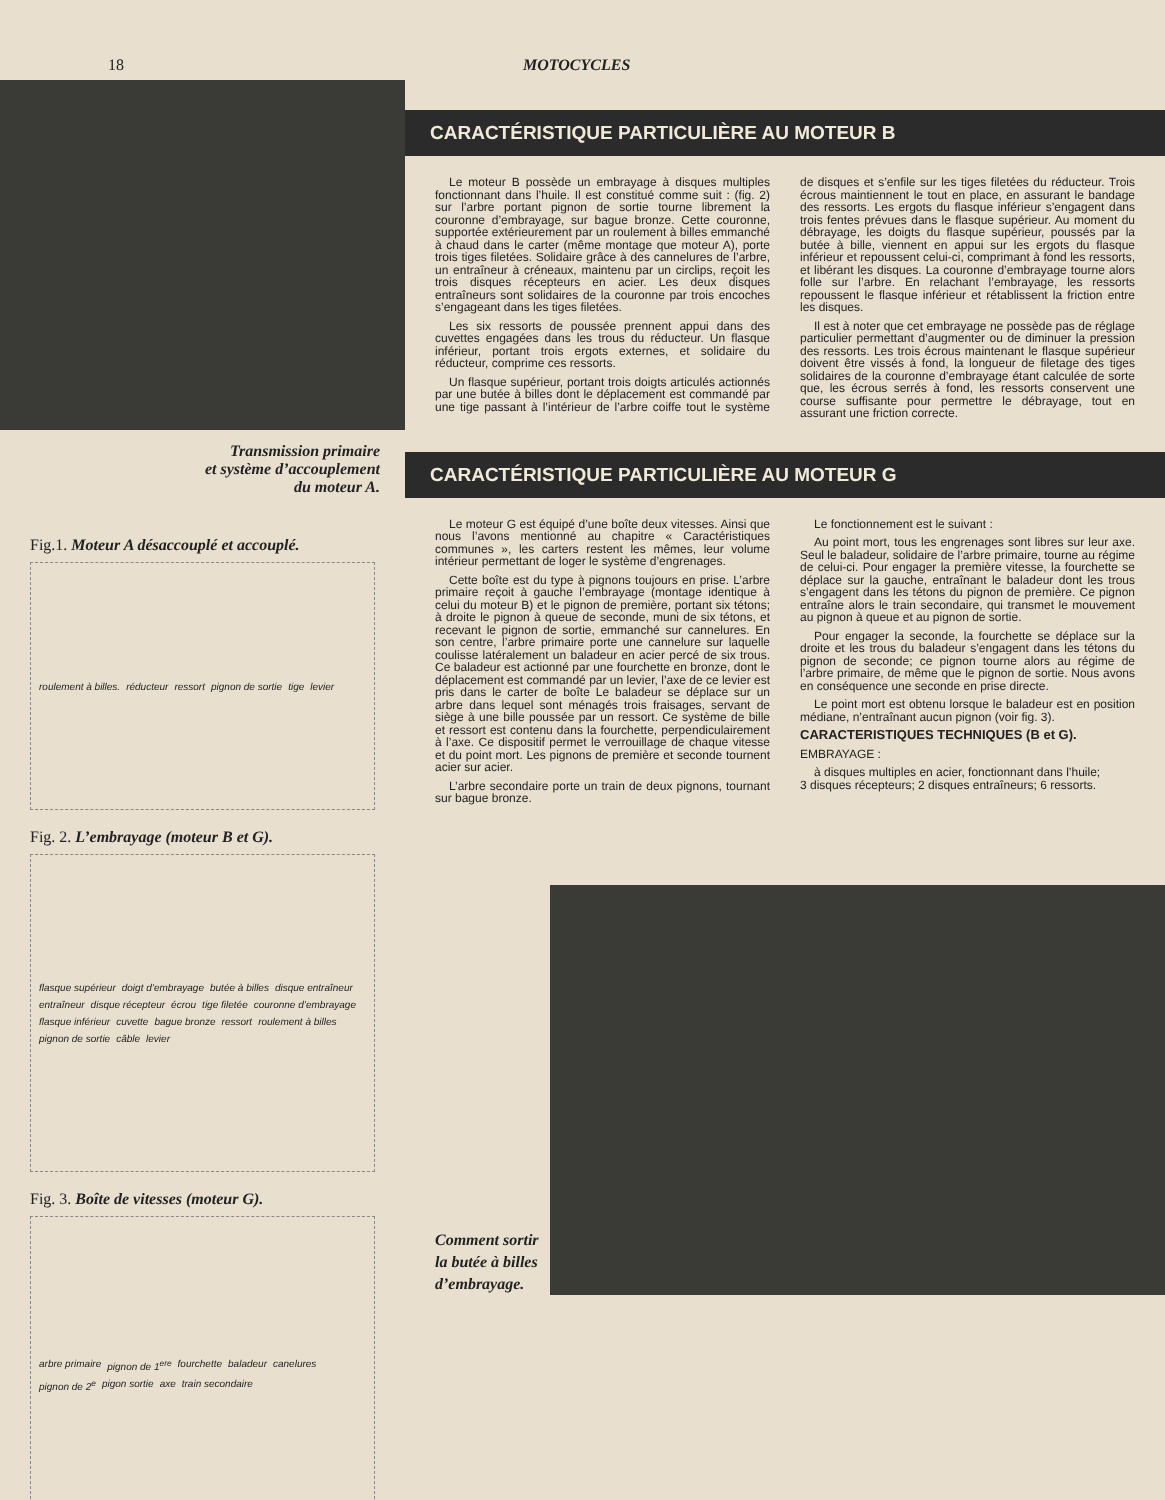18
MOTOCYCLES
Transmission primaire
et système d’accouplement
du moteur A.
Fig.1. Moteur A désaccouplé et accouplé.
roulement à billes. réducteur ressort pignon de sortie tige levier
Fig. 2. L’embrayage (moteur B et G).
flasque supérieur doigt d’embrayage butée à billes disque entraîneur entraîneur disque récepteur écrou tige filetée couronne d’embrayage flasque inférieur cuvette bague bronze ressort roulement à billes pignon de sortie câble levier
Fig. 3. Boîte de vitesses (moteur G).
arbre primaire pignon de 1<sup>ere</sup> fourchette baladeur canelures pignon de 2<sup>e</sup> pigon sortie axe train secondaire
CARACTÉRISTIQUE PARTICULIÈRE AU MOTEUR B
Le moteur B possède un embrayage à disques multiples fonctionnant dans l’huile. Il est constitué comme suit : (fig. 2) sur l’arbre portant pignon de sortie tourne librement la couronne d’embrayage, sur bague bronze. Cette couronne, supportée extérieurement par un roulement à billes emmanché à chaud dans le carter (même montage que moteur A), porte trois tiges filetées. Solidaire grâce à des cannelures de l’arbre, un entraîneur à créneaux, maintenu par un circlips, reçoit les trois disques récepteurs en acier. Les deux disques entraîneurs sont solidaires de la couronne par trois encoches s’engageant dans les tiges filetées.
Les six ressorts de poussée prennent appui dans des cuvettes engagées dans les trous du réducteur. Un flasque inférieur, portant trois ergots externes, et solidaire du réducteur, comprime ces ressorts.
Un flasque supérieur, portant trois doigts articulés actionnés par une butée à billes dont le déplacement est commandé par une tige passant à l’intérieur de l’arbre coiffe tout le système de disques et s’enfile sur les tiges filetées du réducteur. Trois écrous maintiennent le tout en place, en assurant le bandage des ressorts. Les ergots du flasque inférieur s’engagent dans trois fentes prévues dans le flasque supérieur. Au moment du débrayage, les doigts du flasque supérieur, poussés par la butée à bille, viennent en appui sur les ergots du flasque inférieur et repoussent celui-ci, comprimant à fond les ressorts, et libérant les disques. La couronne d’embrayage tourne alors folle sur l’arbre. En relachant l’embrayage, les ressorts repoussent le flasque inférieur et rétablissent la friction entre les disques.
Il est à noter que cet embrayage ne possède pas de réglage particulier permettant d’augmenter ou de diminuer la pression des ressorts. Les trois écrous maintenant le flasque supérieur doivent être vissés à fond, la longueur de filetage des tiges solidaires de la couronne d’embrayage étant calculée de sorte que, les écrous serrés à fond, les ressorts conservent une course suffisante pour permettre le débrayage, tout en assurant une friction correcte.
CARACTÉRISTIQUE PARTICULIÈRE AU MOTEUR G
Le moteur G est équipé d’une boîte deux vitesses. Ainsi que nous l’avons mentionné au chapitre « Caractéristiques communes », les carters restent les mêmes, leur volume intérieur permettant de loger le système d’engrenages.
Cette boîte est du type à pignons toujours en prise. L’arbre primaire reçoit à gauche l’embrayage (montage identique à celui du moteur B) et le pignon de première, portant six tétons; à droite le pignon à queue de seconde, muni de six tétons, et recevant le pignon de sortie, emmanché sur cannelures. En son centre, l’arbre primaire porte une cannelure sur laquelle coulisse latéralement un baladeur en acier percé de six trous. Ce baladeur est actionné par une fourchette en bronze, dont le déplacement est commandé par un levier, l’axe de ce levier est pris dans le carter de boîte Le baladeur se déplace sur un arbre dans lequel sont ménagés trois fraisages, servant de siège à une bille poussée par un ressort. Ce système de bille et ressort est contenu dans la fourchette, perpendiculairement à l’axe. Ce dispositif permet le verrouillage de chaque vitesse et du point mort. Les pignons de première et seconde tournent acier sur acier.
L’arbre secondaire porte un train de deux pignons, tournant sur bague bronze.
Le fonctionnement est le suivant :
Au point mort, tous les engrenages sont libres sur leur axe. Seul le baladeur, solidaire de l’arbre primaire, tourne au régime de celui-ci. Pour engager la première vitesse, la fourchette se déplace sur la gauche, entraînant le baladeur dont les trous s’engagent dans les tétons du pignon de première. Ce pignon entraîne alors le train secondaire, qui transmet le mouvement au pignon à queue et au pignon de sortie.
Pour engager la seconde, la fourchette se déplace sur la droite et les trous du baladeur s’engagent dans les tétons du pignon de seconde; ce pignon tourne alors au régime de l’arbre primaire, de même que le pignon de sortie. Nous avons en conséquence une seconde en prise directe.
Le point mort est obtenu lorsque le baladeur est en position médiane, n’entraînant aucun pignon (voir fig. 3).
CARACTERISTIQUES TECHNIQUES (B et G).
EMBRAYAGE :
à disques multiples en acier, fonctionnant dans l’huile;
3 disques récepteurs; 2 disques entraîneurs; 6 ressorts.
Comment sortir la butée à billes d’embrayage.